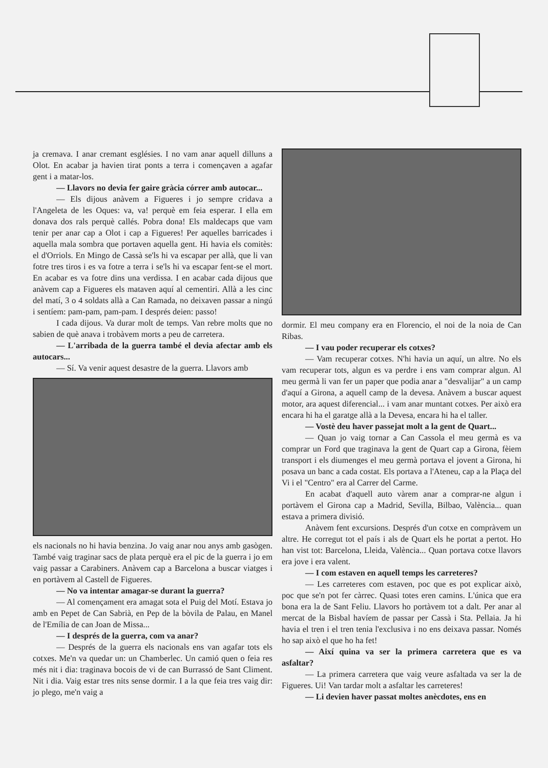ja cremava. I anar cremant esglésies. I no vam anar aquell dilluns a Olot. En acabar ja havien tirat ponts a terra i començaven a agafar gent i a matar-los.
— Llavors no devia fer gaire gràcia córrer amb autocar...
— Els dijous anàvem a Figueres i jo sempre cridava a l'Angeleta de les Oques: va, va! perquè em feia esperar. I ella em donava dos rals perquè callés. Pobra dona! Els maldecaps que vam tenir per anar cap a Olot i cap a Figueres! Per aquelles barricades i aquella mala sombra que portaven aquella gent. Hi havia els comitès: el d'Orriols. En Mingo de Cassà se'ls hi va escapar per allà, que li van fotre tres tiros i es va fotre a terra i se'ls hi va escapar fent-se el mort. En acabar es va fotre dins una verdissa. I en acabar cada dijous que anàvem cap a Figueres els mataven aquí al cementiri. Allà a les cinc del matí, 3 o 4 soldats allà a Can Ramada, no deixaven passar a ningú i sentíem: pam-pam, pam-pam. I després deien: passo!
I cada dijous. Va durar molt de temps. Van rebre molts que no sabien de què anava i trobàvem morts a peu de carretera.
— L'arribada de la guerra també el devia afectar amb els autocars...
— Sí. Va venir aquest desastre de la guerra. Llavors amb
els nacionals no hi havia benzina. Jo vaig anar nou anys amb gasògen. També vaig traginar sacs de plata perquè era el pic de la guerra i jo em vaig passar a Carabiners. Anàvem cap a Barcelona a buscar viatges i en portàvem al Castell de Figueres.
— No va intentar amagar-se durant la guerra?
— Al començament era amagat sota el Puig del Motí. Estava jo amb en Pepet de Can Sabrià, en Pep de la bòvila de Palau, en Manel de l'Emília de can Joan de Missa...
— I després de la guerra, com va anar?
— Després de la guerra els nacionals ens van agafar tots els cotxes. Me'n va quedar un: un Chamberlec. Un camió quen o feia res més nit i dia: traginava bocois de vi de can Burrassó de Sant Climent. Nit i dia. Vaig estar tres nits sense dormir. I a la que feia tres vaig dir: jo plego, me'n vaig a
dormir. El meu company era en Florencio, el noi de la noia de Can Ribas.
— I vau poder recuperar els cotxes?
— Vam recuperar cotxes. N'hi havia un aquí, un altre. No els vam recuperar tots, algun es va perdre i ens vam comprar algun. Al meu germà li van fer un paper que podia anar a "desvalijar" a un camp d'aquí a Girona, a aquell camp de la devesa. Anàvem a buscar aquest motor, ara aquest diferencial... i vam anar muntant cotxes. Per això era encara hi ha el garatge allà a la Devesa, encara hi ha el taller.
— Vostè deu haver passejat molt a la gent de Quart...
— Quan jo vaig tornar a Can Cassola el meu germà es va comprar un Ford que traginava la gent de Quart cap a Girona, fèiem transport i els diumenges el meu germà portava el jovent a Girona, hi posava un banc a cada costat. Els portava a l'Ateneu, cap a la Plaça del Vi i el "Centro" era al Carrer del Carme.
En acabat d'aquell auto vàrem anar a comprar-ne algun i portàvem el Girona cap a Madrid, Sevilla, Bilbao, València... quan estava a primera divisió.
Anàvem fent excursions. Després d'un cotxe en compràvem un altre. He corregut tot el país i als de Quart els he portat a pertot. Ho han vist tot: Barcelona, Lleida, València... Quan portava cotxe llavors era jove i era valent.
— I com estaven en aquell temps les carreteres?
— Les carreteres com estaven, poc que es pot explicar això, poc que se'n pot fer càrrec. Quasi totes eren camins. L'única que era bona era la de Sant Feliu. Llavors ho portàvem tot a dalt. Per anar al mercat de la Bisbal havíem de passar per Cassà i Sta. Pellaia. Ja hi havia el tren i el tren tenia l'exclusiva i no ens deixava passar. Només ho sap això el que ho ha fet!
— Així quina va ser la primera carretera que es va asfaltar?
— La primera carretera que vaig veure asfaltada va ser la de Figueres. Ui! Van tardar molt a asfaltar les carreteres!
— Li devien haver passat moltes anècdotes, ens en